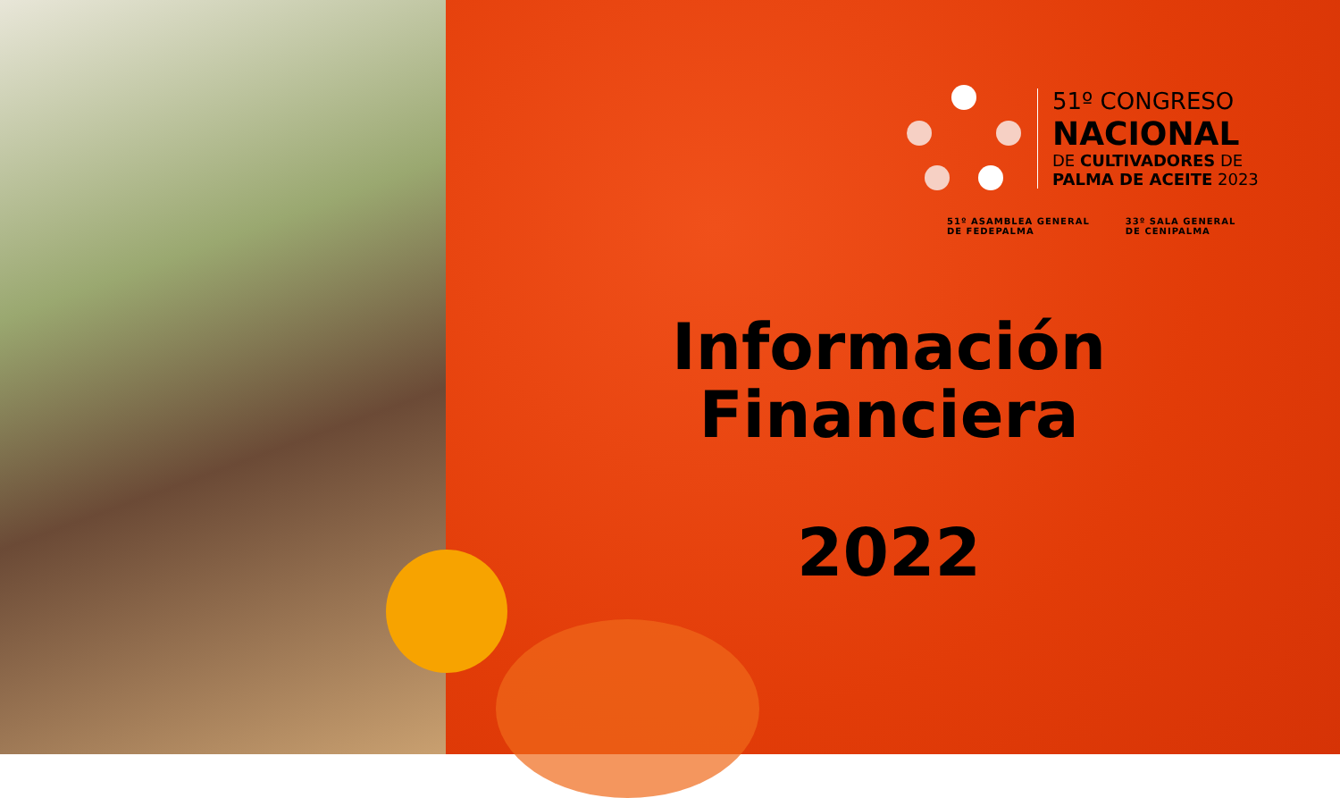51º CONGRESO
NACIONAL
DE CULTIVADORES DE
PALMA DE ACEITE 2023
51º ASAMBLEA GENERAL
DE FEDEPALMA
33º SALA GENERAL
DE CENIPALMA
Información
Financiera
2022